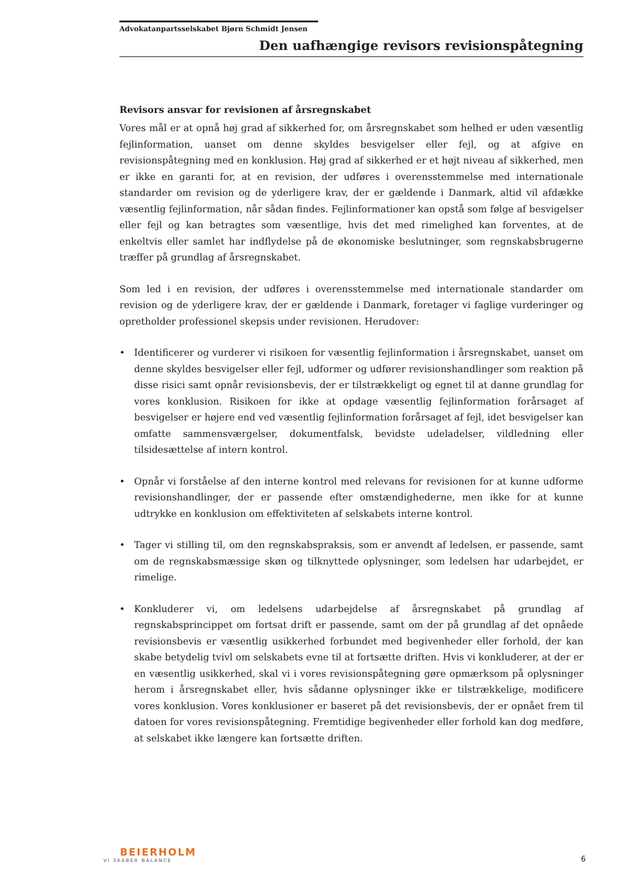Advokatanpartsselskabet Bjørn Schmidt Jensen
Den uafhængige revisors revisionspåtegning
Revisors ansvar for revisionen af årsregnskabet
Vores mål er at opnå høj grad af sikkerhed for, om årsregnskabet som helhed er uden væsentlig fejlinformation, uanset om denne skyldes besvigelser eller fejl, og at afgive en revisionspåtegning med en konklusion. Høj grad af sikkerhed er et højt niveau af sikkerhed, men er ikke en garanti for, at en revision, der udføres i overensstemmelse med internationale standarder om revision og de yderligere krav, der er gældende i Danmark, altid vil afdække væsentlig fejlinformation, når sådan findes. Fejlinformationer kan opstå som følge af besvigelser eller fejl og kan betragtes som væsentlige, hvis det med rimelighed kan forventes, at de enkeltvis eller samlet har indflydelse på de økonomiske beslutninger, som regnskabsbrugerne træffer på grundlag af årsregnskabet.
Som led i en revision, der udføres i overensstemmelse med internationale standarder om revision og de yderligere krav, der er gældende i Danmark, foretager vi faglige vurderinger og opretholder professionel skepsis under revisionen. Herudover:
• Identificerer og vurderer vi risikoen for væsentlig fejlinformation i årsregnskabet, uanset om denne skyldes besvigelser eller fejl, udformer og udfører revisionshandlinger som reaktion på disse risici samt opnår revisionsbevis, der er tilstrækkeligt og egnet til at danne grundlag for vores konklusion. Risikoen for ikke at opdage væsentlig fejlinformation forårsaget af besvigelser er højere end ved væsentlig fejlinformation forårsaget af fejl, idet besvigelser kan omfatte sammensværgelser, dokumentfalsk, bevidste udeladelser, vildledning eller tilsidesættelse af intern kontrol.
• Opnår vi forståelse af den interne kontrol med relevans for revisionen for at kunne udforme revisionshandlinger, der er passende efter omstændighederne, men ikke for at kunne udtrykke en konklusion om effektiviteten af selskabets interne kontrol.
• Tager vi stilling til, om den regnskabspraksis, som er anvendt af ledelsen, er passende, samt om de regnskabsmæssige skøn og tilknyttede oplysninger, som ledelsen har udarbejdet, er rimelige.
• Konkluderer vi, om ledelsens udarbejdelse af årsregnskabet på grundlag af regnskabsprincippet om fortsat drift er passende, samt om der på grundlag af det opnåede revisionsbevis er væsentlig usikkerhed forbundet med begivenheder eller forhold, der kan skabe betydelig tvivl om selskabets evne til at fortsætte driften. Hvis vi konkluderer, at der er en væsentlig usikkerhed, skal vi i vores revisionspåtegning gøre opmærksom på oplysninger herom i årsregnskabet eller, hvis sådanne oplysninger ikke er tilstrækkelige, modificere vores konklusion. Vores konklusioner er baseret på det revisionsbevis, der er opnået frem til datoen for vores revisionspåtegning. Fremtidige begivenheder eller forhold kan dog medføre, at selskabet ikke længere kan fortsætte driften.
BEIERHOLM
VI SKABER BALANCE
6